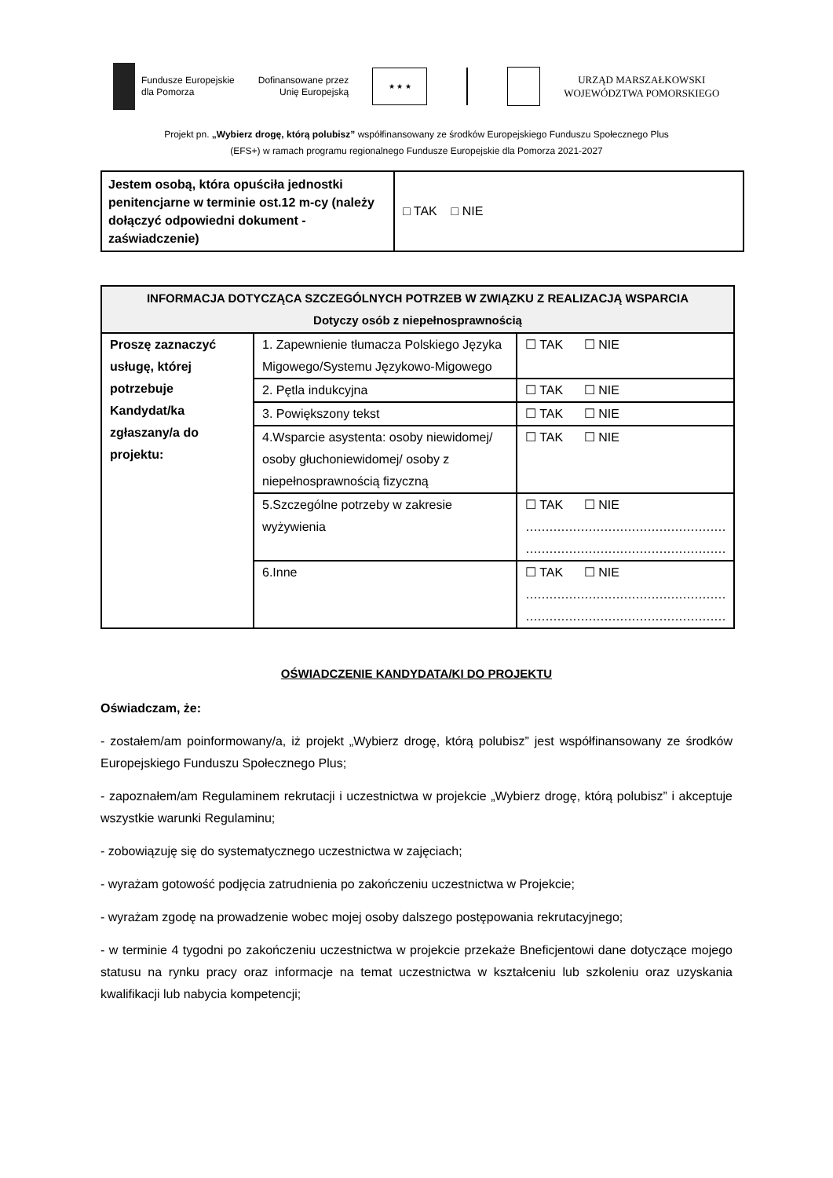Fundusze Europejskie
dla Pomorza
Dofinansowane przez
Unię Europejską
★ ★ ★
URZĄD MARSZAŁKOWSKI
WOJEWÓDZTWA POMORSKIEGO
Projekt pn. „Wybierz drogę, którą polubisz” współfinansowany ze środków Europejskiego Funduszu Społecznego Plus
(EFS+) w ramach programu regionalnego Fundusze Europejskie dla Pomorza 2021-2027
| Jestem osobą, która opuściła jednostki penitencjarne w terminie ost.12 m-cy (należy dołączyć odpowiedni dokument - zaświadczenie) | □ TAK □ NIE |
| INFORMACJA DOTYCZĄCA SZCZEGÓLNYCH POTRZEB W ZWIĄZKU Z REALIZACJĄ WSPARCIA Dotyczy osób z niepełnosprawnością | | |
| --- | --- | --- |
| Proszę zaznaczyć usługę, której potrzebuje Kandydat/ka zgłaszany/a do projektu: | 1. Zapewnienie tłumacza Polskiego Języka Migowego/Systemu Językowo-Migowego | ☐ TAK ☐ NIE |
| | 2. Pętla indukcyjna | ☐ TAK ☐ NIE |
| | 3. Powiększony tekst | ☐ TAK ☐ NIE |
| | 4.Wsparcie asystenta: osoby niewidomej/ osoby głuchoniewidomej/ osoby z niepełnosprawnością fizyczną | ☐ TAK ☐ NIE |
| | 5.Szczególne potrzeby w zakresie wyżywienia | ☐ TAK ☐ NIE …………………………………………… …………………………………………… |
| | 6.Inne | ☐ TAK ☐ NIE …………………………………………… …………………………………………… |
OŚWIADCZENIE KANDYDATA/KI DO PROJEKTU
Oświadczam, że:
- zostałem/am poinformowany/a, iż projekt „Wybierz drogę, którą polubisz” jest współfinansowany ze środków Europejskiego Funduszu Społecznego Plus;
- zapoznałem/am Regulaminem rekrutacji i uczestnictwa w projekcie „Wybierz drogę, którą polubisz” i akceptuje wszystkie warunki Regulaminu;
- zobowiązuję się do systematycznego uczestnictwa w zajęciach;
- wyrażam gotowość podjęcia zatrudnienia po zakończeniu uczestnictwa w Projekcie;
- wyrażam zgodę na prowadzenie wobec mojej osoby dalszego postępowania rekrutacyjnego;
- w terminie 4 tygodni po zakończeniu uczestnictwa w projekcie przekaże Bneficjentowi dane dotyczące mojego statusu na rynku pracy oraz informacje na temat uczestnictwa w kształceniu lub szkoleniu oraz uzyskania kwalifikacji lub nabycia kompetencji;